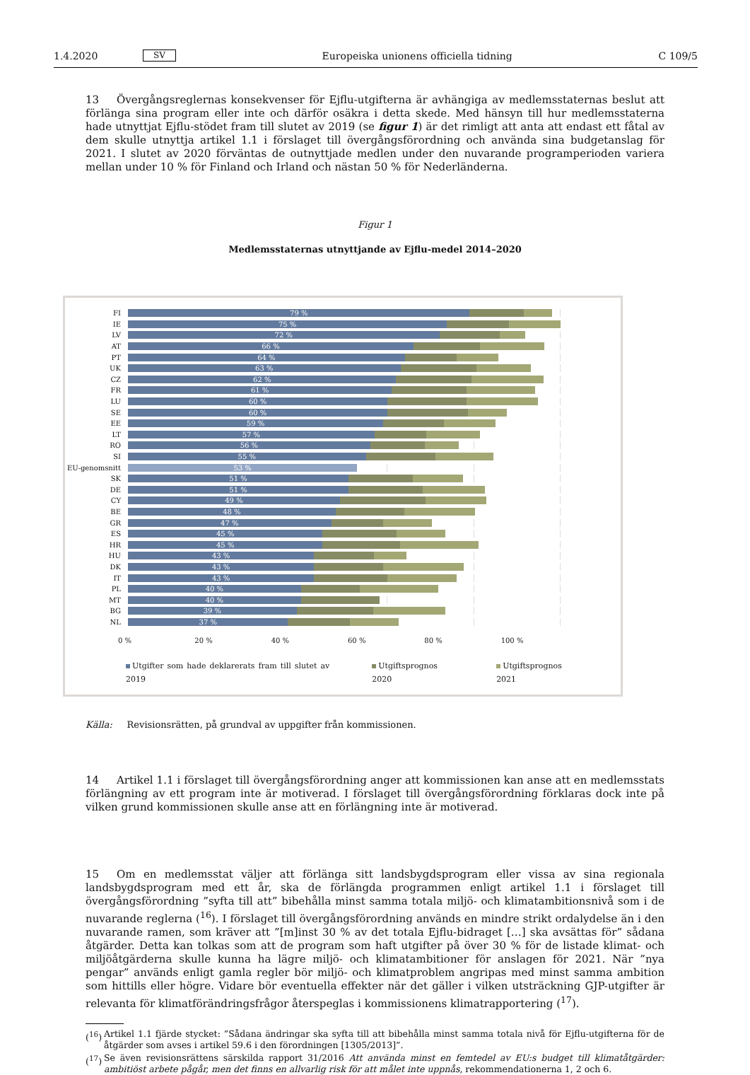1.4.2020 SV Europeiska unionens officiella tidning C 109/5
13 Övergångsreglernas konsekvenser för Ejflu-utgifterna är avhängiga av medlemsstaternas beslut att förlänga sina program eller inte och därför osäkra i detta skede. Med hänsyn till hur medlemsstaterna hade utnyttjat Ejflu-stödet fram till slutet av 2019 (se figur 1) är det rimligt att anta att endast ett fåtal av dem skulle utnyttja artikel 1.1 i förslaget till övergångsförordning och använda sina budgetanslag för 2021. I slutet av 2020 förväntas de outnyttjade medlen under den nuvarande programperioden variera mellan under 10 % för Finland och Irland och nästan 50 % för Nederländerna.
Figur 1
Medlemsstaternas utnyttjande av Ejflu-medel 2014–2020
FI
79 %
IE
75 %
LV
72 %
AT
66 %
PT
64 %
UK
63 %
CZ
62 %
FR
61 %
LU
60 %
SE
60 %
EE
59 %
LT
57 %
RO
56 %
SI
55 %
EU-genomsnitt
53 %
SK
51 %
DE
51 %
CY
49 %
BE
48 %
GR
47 %
ES
45 %
HR
45 %
HU
43 %
DK
43 %
IT
43 %
PL
40 %
MT
40 %
BG
39 %
NL
37 %
0 % 20 % 40 % 60 % 80 % 100 %
Utgifter som hade deklarerats fram till slutet av 2019 Utgiftsprognos 2020 Utgiftsprognos 2021
Källa: Revisionsrätten, på grundval av uppgifter från kommissionen.
14 Artikel 1.1 i förslaget till övergångsförordning anger att kommissionen kan anse att en medlemsstats förlängning av ett program inte är motiverad. I förslaget till övergångsförordning förklaras dock inte på vilken grund kommissionen skulle anse att en förlängning inte är motiverad.
15 Om en medlemsstat väljer att förlänga sitt landsbygdsprogram eller vissa av sina regionala landsbygdsprogram med ett år, ska de förlängda programmen enligt artikel 1.1 i förslaget till övergångsförordning ”syfta till att” bibehålla minst samma totala miljö- och klimatambitionsnivå som i de nuvarande reglerna (<sup>16</sup>). I förslaget till övergångsförordning används en mindre strikt ordalydelse än i den nuvarande ramen, som kräver att ”[m]inst 30 % av det totala Ejflu-bidraget […] ska avsättas för” sådana åtgärder. Detta kan tolkas som att de program som haft utgifter på över 30 % för de listade klimat- och miljöåtgärderna skulle kunna ha lägre miljö- och klimatambitioner för anslagen för 2021. När ”nya pengar” används enligt gamla regler bör miljö- och klimatproblem angripas med minst samma ambition som hittills eller högre. Vidare bör eventuella effekter när det gäller i vilken utsträckning GJP-utgifter är relevanta för klimatförändringsfrågor återspeglas i kommissionens klimatrapportering (<sup>17</sup>).
(<sup>16</sup>) Artikel 1.1 fjärde stycket: ”Sådana ändringar ska syfta till att bibehålla minst samma totala nivå för Ejflu-utgifterna för de åtgärder som avses i artikel 59.6 i den förordningen [1305/2013]”.
(<sup>17</sup>) Se även revisionsrättens särskilda rapport 31/2016 Att använda minst en femtedel av EU:s budget till klimatåtgärder: ambitiöst arbete pågår, men det finns en allvarlig risk för att målet inte uppnås, rekommendationerna 1, 2 och 6.